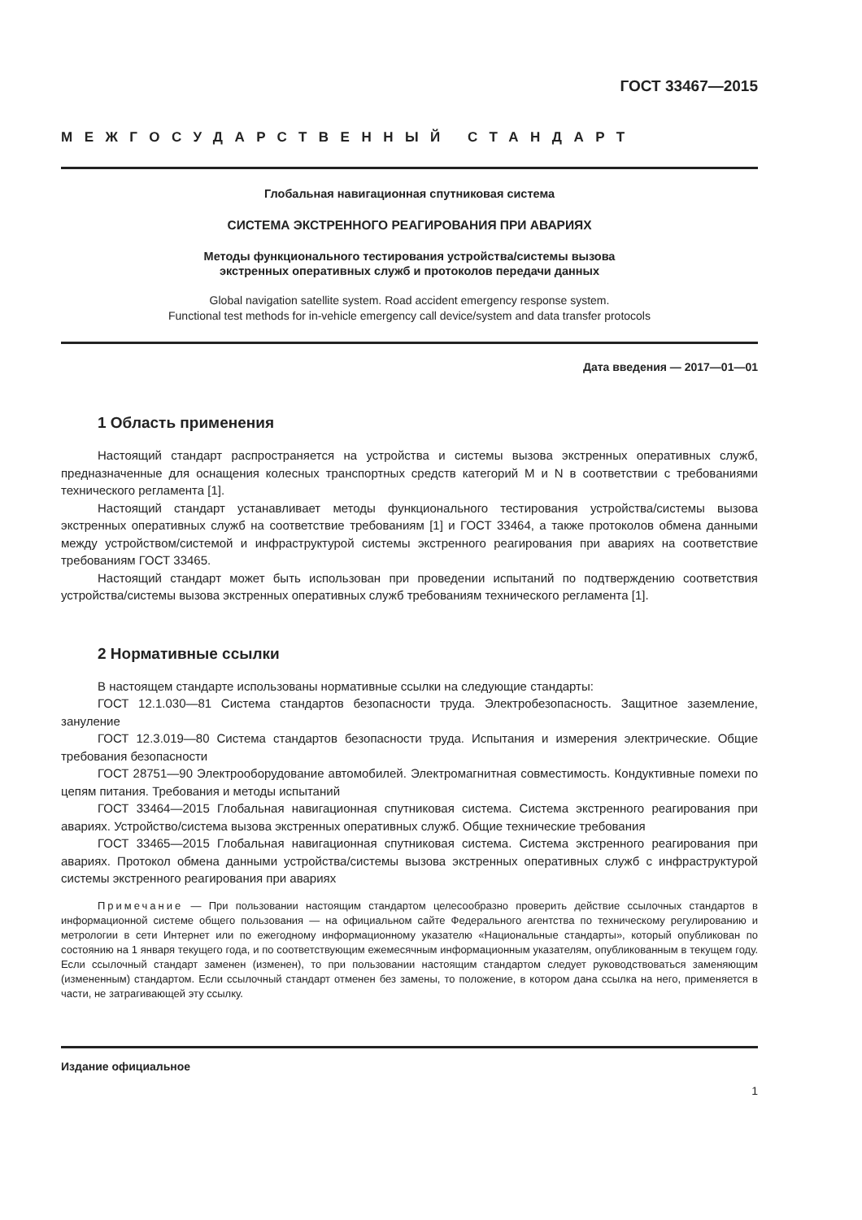ГОСТ 33467—2015
МЕЖГОСУДАРСТВЕННЫЙ СТАНДАРТ
Глобальная навигационная спутниковая система
СИСТЕМА ЭКСТРЕННОГО РЕАГИРОВАНИЯ ПРИ АВАРИЯХ
Методы функционального тестирования устройства/системы вызова
экстренных оперативных служб и протоколов передачи данных
Global navigation satellite system. Road accident emergency response system.
Functional test methods for in-vehicle emergency call device/system and data transfer protocols
Дата введения — 2017—01—01
1 Область применения
Настоящий стандарт распространяется на устройства и системы вызова экстренных оперативных служб, предназначенные для оснащения колесных транспортных средств категорий M и N в соответствии с требованиями технического регламента [1].
Настоящий стандарт устанавливает методы функционального тестирования устройства/системы вызова экстренных оперативных служб на соответствие требованиям [1] и ГОСТ 33464, а также протоколов обмена данными между устройством/системой и инфраструктурой системы экстренного реагирования при авариях на соответствие требованиям ГОСТ 33465.
Настоящий стандарт может быть использован при проведении испытаний по подтверждению соответствия устройства/системы вызова экстренных оперативных служб требованиям технического регламента [1].
2 Нормативные ссылки
В настоящем стандарте использованы нормативные ссылки на следующие стандарты:
ГОСТ 12.1.030—81 Система стандартов безопасности труда. Электробезопасность. Защитное заземление, зануление
ГОСТ 12.3.019—80 Система стандартов безопасности труда. Испытания и измерения электрические. Общие требования безопасности
ГОСТ 28751—90 Электрооборудование автомобилей. Электромагнитная совместимость. Кондуктивные помехи по цепям питания. Требования и методы испытаний
ГОСТ 33464—2015 Глобальная навигационная спутниковая система. Система экстренного реагирования при авариях. Устройство/система вызова экстренных оперативных служб. Общие технические требования
ГОСТ 33465—2015 Глобальная навигационная спутниковая система. Система экстренного реагирования при авариях. Протокол обмена данными устройства/системы вызова экстренных оперативных служб с инфраструктурой системы экстренного реагирования при авариях
Примечание — При пользовании настоящим стандартом целесообразно проверить действие ссылочных стандартов в информационной системе общего пользования — на официальном сайте Федерального агентства по техническому регулированию и метрологии в сети Интернет или по ежегодному информационному указателю «Национальные стандарты», который опубликован по состоянию на 1 января текущего года, и по соответствующим ежемесячным информационным указателям, опубликованным в текущем году. Если ссылочный стандарт заменен (изменен), то при пользовании настоящим стандартом следует руководствоваться заменяющим (измененным) стандартом. Если ссылочный стандарт отменен без замены, то положение, в котором дана ссылка на него, применяется в части, не затрагивающей эту ссылку.
Издание официальное
1